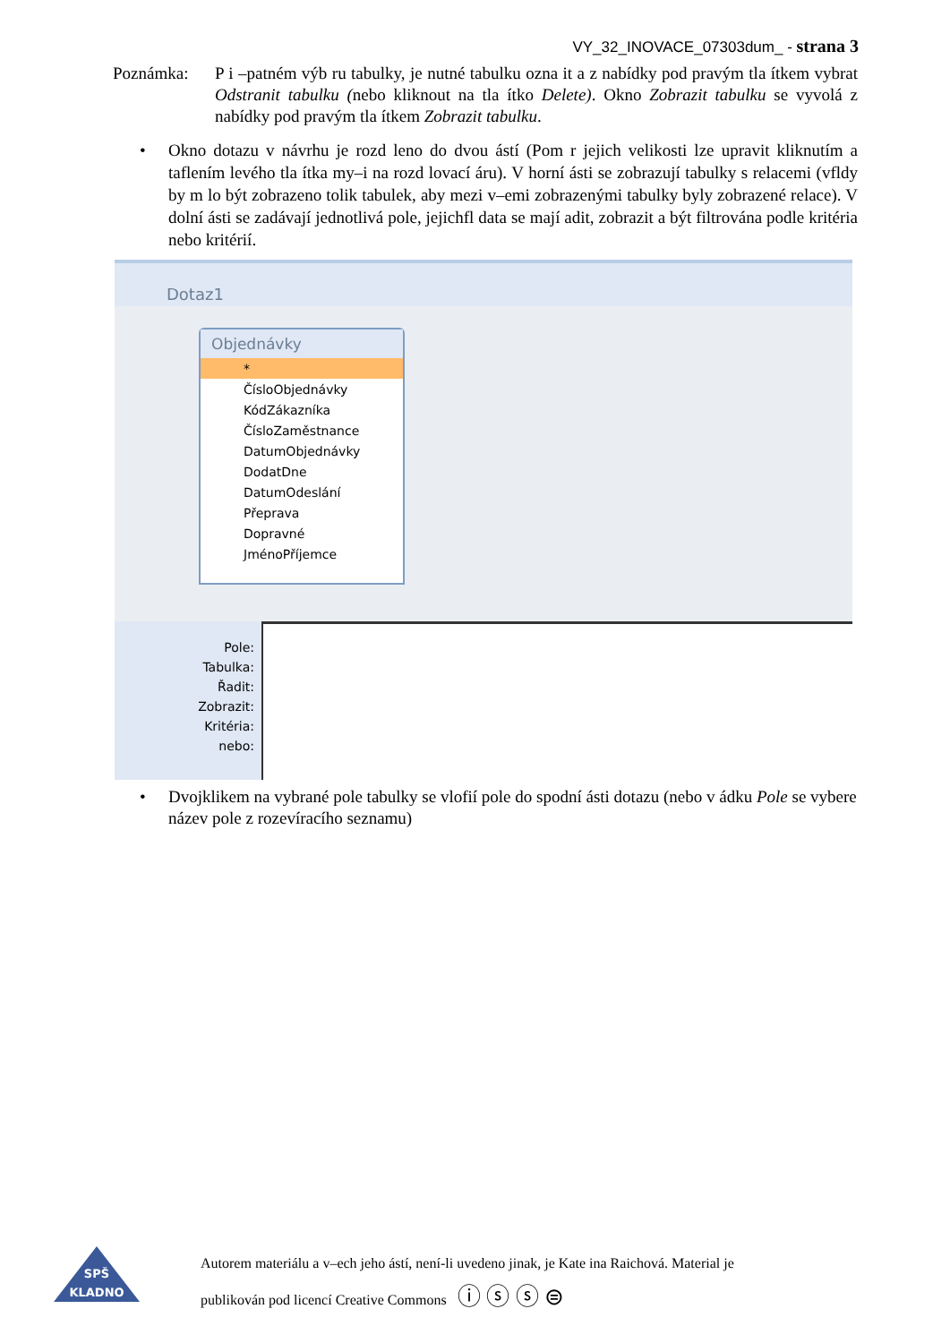VY_32_INOVACE_07303dum_ - strana 3
Poznámka: P i –patném výb ru tabulky, je nutné tabulku ozna it a z nabídky pod pravým tla ítkem vybrat Odstranit tabulku (nebo kliknout na tla ítko Delete). Okno Zobrazit tabulku se vyvolá z nabídky pod pravým tla ítkem Zobrazit tabulku.
• Okno dotazu v návrhu je rozd leno do dvou ástí (Pom r jejich velikosti lze upravit kliknutím a taflením levého tla ítka my–i na rozd lovací áru). V horní ásti se zobrazují tabulky s relacemi (vfldy by m lo být zobrazeno tolik tabulek, aby mezi v–emi zobrazenými tabulky byly zobrazené relace). V dolní ásti se zadávají jednotlivá pole, jejichfl data se mají adit, zobrazit a být filtrována podle kritéria nebo kritérií.
Dotaz1
Objednávky
*
ČísloObjednávky
KódZákazníka
ČísloZaměstnance
DatumObjednávky
DodatDne
DatumOdeslání
Přeprava
Dopravné
JménoPříjemce
Pole:
Tabulka:
Řadit:
Zobrazit:
Kritéria:
nebo:
• Dvojklikem na vybrané pole tabulky se vlofií pole do spodní ásti dotazu (nebo v ádku Pole se vybere název pole z rozevíracího seznamu)
SPŠ
KLADNO
Autorem materiálu a v–ech jeho ástí, není-li uvedeno jinak, je Kate ina Raichová. Material je
publikován pod licencí Creative Commons ⓘ ⓢ ⓢ ⊜